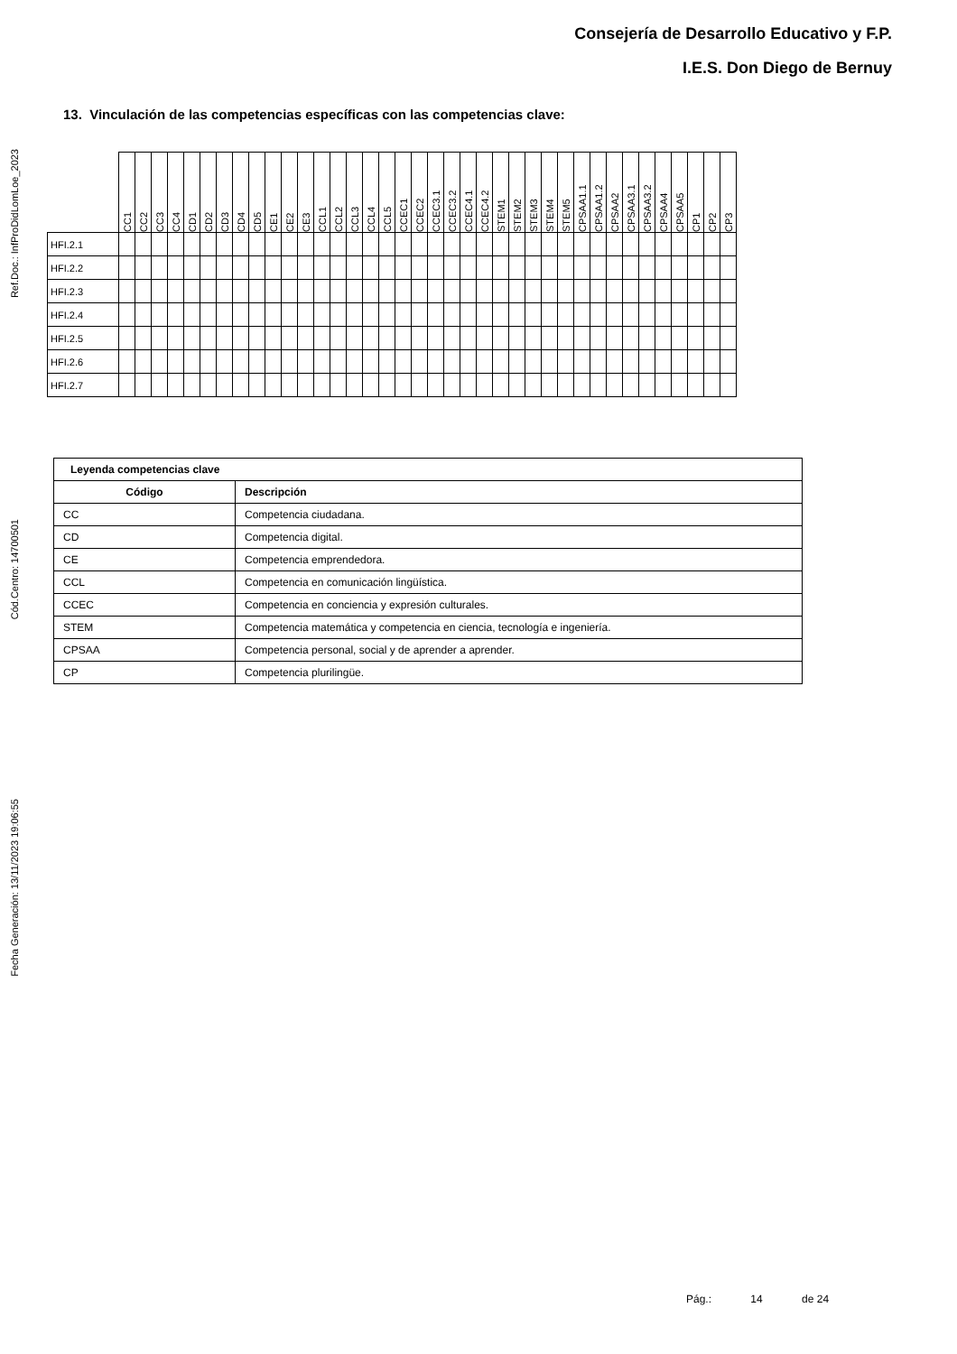Consejería de Desarrollo Educativo y F.P.
I.E.S. Don Diego de Bernuy
Ref.Doc.: InfProDidLomLoe_2023
Cód.Centro: 14700501
Fecha Generación: 13/11/2023 19:06:55
13. Vinculación de las competencias específicas con las competencias clave:
| | CC1 | CC2 | CC3 | CC4 | CD1 | CD2 | CD3 | CD4 | CD5 | CE1 | CE2 | CE3 | CCL1 | CCL2 | CCL3 | CCL4 | CCL5 | CCEC1 | CCEC2 | CCEC3.1 | CCEC3.2 | CCEC4.1 | CCEC4.2 | STEM1 | STEM2 | STEM3 | STEM4 | STEM5 | CPSAA1.1 | CPSAA1.2 | CPSAA2 | CPSAA3.1 | CPSAA3.2 | CPSAA4 | CPSAA5 | CP1 | CP2 | CP3 |
| HFI.2.1 | | | | | | | | | | | | | | | | | | | | | | | | | | | | | | | | | | | | | | |
| HFI.2.2 | | | | | | | | | | | | | | | | | | | | | | | | | | | | | | | | | | | | | | |
| HFI.2.3 | | | | | | | | | | | | | | | | | | | | | | | | | | | | | | | | | | | | | | |
| HFI.2.4 | | | | | | | | | | | | | | | | | | | | | | | | | | | | | | | | | | | | | | |
| HFI.2.5 | | | | | | | | | | | | | | | | | | | | | | | | | | | | | | | | | | | | | | |
| HFI.2.6 | | | | | | | | | | | | | | | | | | | | | | | | | | | | | | | | | | | | | | |
| HFI.2.7 | | | | | | | | | | | | | | | | | | | | | | | | | | | | | | | | | | | | | | |
| Leyenda competencias clave | |
| --- | --- |
| Código | Descripción |
| CC | Competencia ciudadana. |
| CD | Competencia digital. |
| CE | Competencia emprendedora. |
| CCL | Competencia en comunicación lingüística. |
| CCEC | Competencia en conciencia y expresión culturales. |
| STEM | Competencia matemática y competencia en ciencia, tecnología e ingeniería. |
| CPSAA | Competencia personal, social y de aprender a aprender. |
| CP | Competencia plurilingüe. |
Pág.: 14 de 24